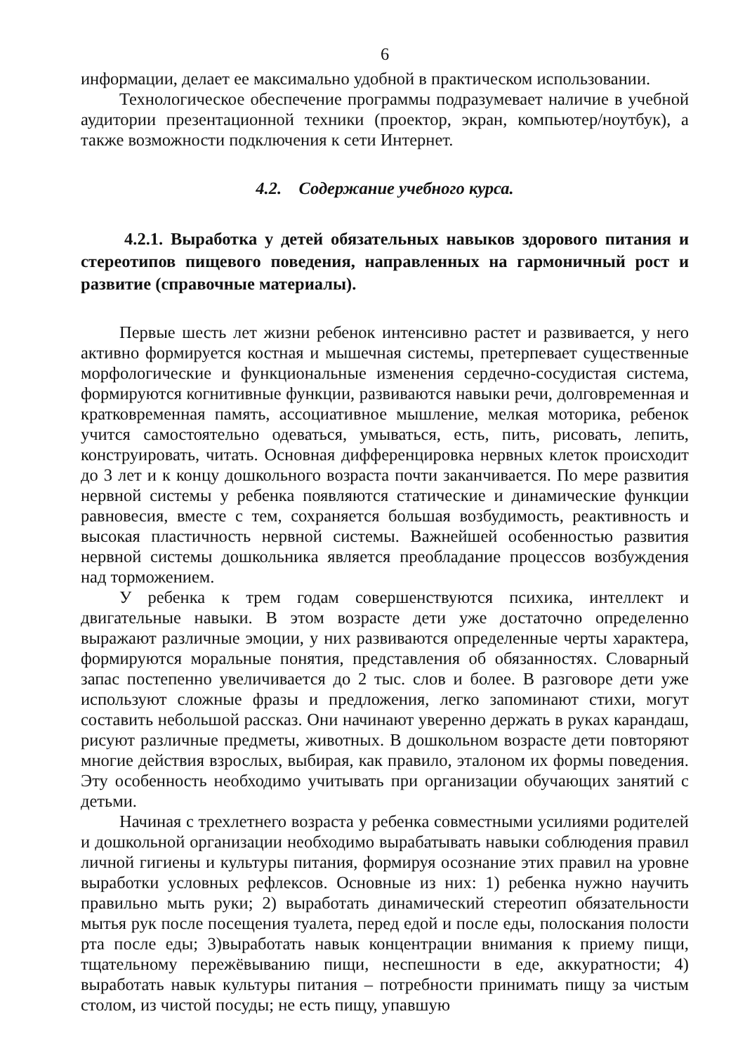6
информации, делает ее максимально удобной в практическом использовании.
Технологическое обеспечение программы подразумевает наличие в учебной аудитории презентационной техники (проектор, экран, компьютер/ноутбук), а также возможности подключения к сети Интернет.
4.2. Содержание учебного курса.
4.2.1. Выработка у детей обязательных навыков здорового питания и стереотипов пищевого поведения, направленных на гармоничный рост и развитие (справочные материалы).
Первые шесть лет жизни ребенок интенсивно растет и развивается, у него активно формируется костная и мышечная системы, претерпевает существенные морфологические и функциональные изменения сердечно-сосудистая система, формируются когнитивные функции, развиваются навыки речи, долговременная и кратковременная память, ассоциативное мышление, мелкая моторика, ребенок учится самостоятельно одеваться, умываться, есть, пить, рисовать, лепить, конструировать, читать. Основная дифференцировка нервных клеток происходит до 3 лет и к концу дошкольного возраста почти заканчивается. По мере развития нервной системы у ребенка появляются статические и динамические функции равновесия, вместе с тем, сохраняется большая возбудимость, реактивность и высокая пластичность нервной системы. Важнейшей особенностью развития нервной системы дошкольника является преобладание процессов возбуждения над торможением.
У ребенка к трем годам совершенствуются психика, интеллект и двигательные навыки. В этом возрасте дети уже достаточно определенно выражают различные эмоции, у них развиваются определенные черты характера, формируются моральные понятия, представления об обязанностях. Словарный запас постепенно увеличивается до 2 тыс. слов и более. В разговоре дети уже используют сложные фразы и предложения, легко запоминают стихи, могут составить небольшой рассказ. Они начинают уверенно держать в руках карандаш, рисуют различные предметы, животных. В дошкольном возрасте дети повторяют многие действия взрослых, выбирая, как правило, эталоном их формы поведения. Эту особенность необходимо учитывать при организации обучающих занятий с детьми.
Начиная с трехлетнего возраста у ребенка совместными усилиями родителей и дошкольной организации необходимо вырабатывать навыки соблюдения правил личной гигиены и культуры питания, формируя осознание этих правил на уровне выработки условных рефлексов. Основные из них: 1) ребенка нужно научить правильно мыть руки; 2) выработать динамический стереотип обязательности мытья рук после посещения туалета, перед едой и после еды, полоскания полости рта после еды; 3)выработать навык концентрации внимания к приему пищи, тщательному пережёвыванию пищи, неспешности в еде, аккуратности; 4) выработать навык культуры питания – потребности принимать пищу за чистым столом, из чистой посуды; не есть пищу, упавшую